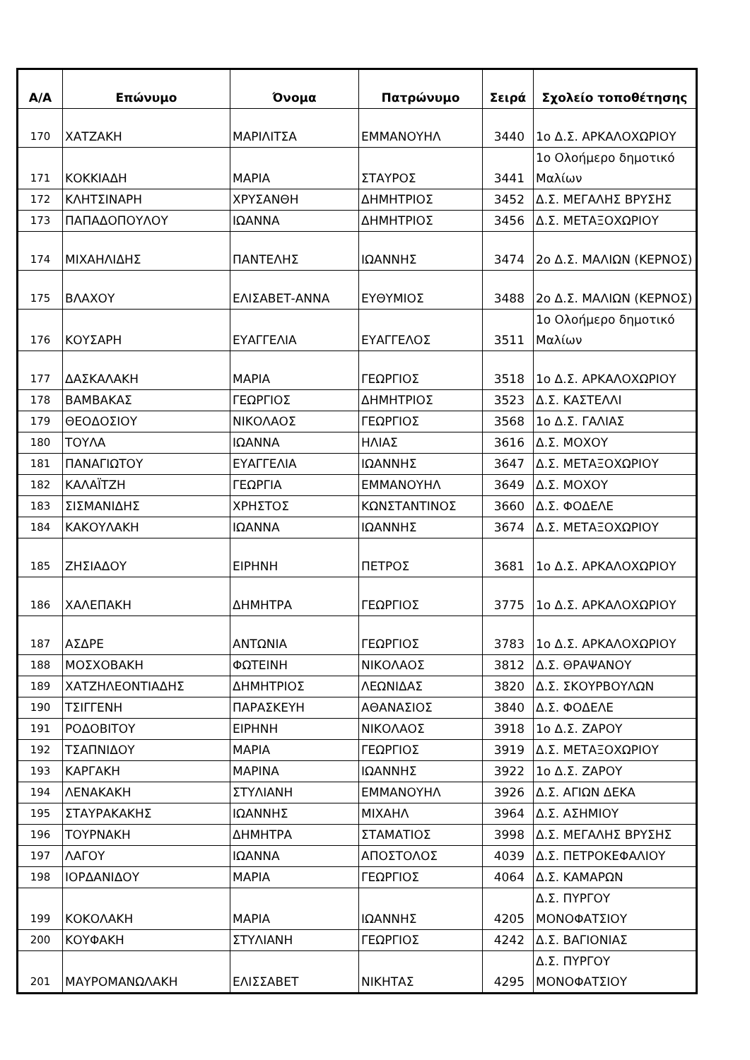| Α/Α | Επώνυμο | Όνομα | Πατρώνυμο | Σειρά | Σχολείο τοποθέτησης |
| --- | --- | --- | --- | --- | --- |
| 170 | ΧΑΤΖΑΚΗ | ΜΑΡΙΛΙΤΣΑ | ΕΜΜΑΝΟΥΗΛ | 3440 | 1ο Δ.Σ. ΑΡΚΑΛΟΧΩΡΙΟΥ |
| 171 | ΚΟΚΚΙΑΔΗ | ΜΑΡΙΑ | ΣΤΑΥΡΟΣ | 3441 | 1ο Ολοήμερο δημοτικό Μαλίων |
| 172 | ΚΛΗΤΣΙΝΑΡΗ | ΧΡΥΣΑΝΘΗ | ΔΗΜΗΤΡΙΟΣ | 3452 | Δ.Σ. ΜΕΓΑΛΗΣ ΒΡΥΣΗΣ |
| 173 | ΠΑΠΑΔΟΠΟΥΛΟΥ | ΙΩΑΝΝΑ | ΔΗΜΗΤΡΙΟΣ | 3456 | Δ.Σ. ΜΕΤΑΞΟΧΩΡΙΟΥ |
| 174 | ΜΙΧΑΗΛΙΔΗΣ | ΠΑΝΤΕΛΗΣ | ΙΩΑΝΝΗΣ | 3474 | 2ο Δ.Σ. ΜΑΛΙΩΝ (ΚΕΡΝΟΣ) |
| 175 | ΒΛΑΧΟΥ | ΕΛΙΣΑΒΕΤ-ΑΝΝΑ | ΕΥΘΥΜΙΟΣ | 3488 | 2ο Δ.Σ. ΜΑΛΙΩΝ (ΚΕΡΝΟΣ) |
| 176 | ΚΟΥΣΑΡΗ | ΕΥΑΓΓΕΛΙΑ | ΕΥΑΓΓΕΛΟΣ | 3511 | 1ο Ολοήμερο δημοτικό Μαλίων |
| 177 | ΔΑΣΚΑΛΑΚΗ | ΜΑΡΙΑ | ΓΕΩΡΓΙΟΣ | 3518 | 1ο Δ.Σ. ΑΡΚΑΛΟΧΩΡΙΟΥ |
| 178 | ΒΑΜΒΑΚΑΣ | ΓΕΩΡΓΙΟΣ | ΔΗΜΗΤΡΙΟΣ | 3523 | Δ.Σ. ΚΑΣΤΕΛΛΙ |
| 179 | ΘΕΟΔΟΣΙΟΥ | ΝΙΚΟΛΑΟΣ | ΓΕΩΡΓΙΟΣ | 3568 | 1ο Δ.Σ. ΓΑΛΙΑΣ |
| 180 | ΤΟΥΛΑ | ΙΩΑΝΝΑ | ΗΛΙΑΣ | 3616 | Δ.Σ. ΜΟΧΟΥ |
| 181 | ΠΑΝΑΓΙΩΤΟΥ | ΕΥΑΓΓΕΛΙΑ | ΙΩΑΝΝΗΣ | 3647 | Δ.Σ. ΜΕΤΑΞΟΧΩΡΙΟΥ |
| 182 | ΚΑΛΑΪΤΖΗ | ΓΕΩΡΓΙΑ | ΕΜΜΑΝΟΥΗΛ | 3649 | Δ.Σ. ΜΟΧΟΥ |
| 183 | ΣΙΣΜΑΝΙΔΗΣ | ΧΡΗΣΤΟΣ | ΚΩΝΣΤΑΝΤΙΝΟΣ | 3660 | Δ.Σ. ΦΟΔΕΛΕ |
| 184 | ΚΑΚΟΥΛΑΚΗ | ΙΩΑΝΝΑ | ΙΩΑΝΝΗΣ | 3674 | Δ.Σ. ΜΕΤΑΞΟΧΩΡΙΟΥ |
| 185 | ΖΗΣΙΑΔΟΥ | ΕΙΡΗΝΗ | ΠΕΤΡΟΣ | 3681 | 1ο Δ.Σ. ΑΡΚΑΛΟΧΩΡΙΟΥ |
| 186 | ΧΑΛΕΠΑΚΗ | ΔΗΜΗΤΡΑ | ΓΕΩΡΓΙΟΣ | 3775 | 1ο Δ.Σ. ΑΡΚΑΛΟΧΩΡΙΟΥ |
| 187 | ΑΣΔΡΕ | ΑΝΤΩΝΙΑ | ΓΕΩΡΓΙΟΣ | 3783 | 1ο Δ.Σ. ΑΡΚΑΛΟΧΩΡΙΟΥ |
| 188 | ΜΟΣΧΟΒΑΚΗ | ΦΩΤΕΙΝΗ | ΝΙΚΟΛΑΟΣ | 3812 | Δ.Σ. ΘΡΑΨΑΝΟΥ |
| 189 | ΧΑΤΖΗΛΕΟΝΤΙΑΔΗΣ | ΔΗΜΗΤΡΙΟΣ | ΛΕΩΝΙΔΑΣ | 3820 | Δ.Σ. ΣΚΟΥΡΒΟΥΛΩΝ |
| 190 | ΤΣΙΓΓΕΝΗ | ΠΑΡΑΣΚΕΥΗ | ΑΘΑΝΑΣΙΟΣ | 3840 | Δ.Σ. ΦΟΔΕΛΕ |
| 191 | ΡΟΔΟΒΙΤΟΥ | ΕΙΡΗΝΗ | ΝΙΚΟΛΑΟΣ | 3918 | 1ο Δ.Σ. ΖΑΡΟΥ |
| 192 | ΤΣΑΠΝΙΔΟΥ | ΜΑΡΙΑ | ΓΕΩΡΓΙΟΣ | 3919 | Δ.Σ. ΜΕΤΑΞΟΧΩΡΙΟΥ |
| 193 | ΚΑΡΓΑΚΗ | ΜΑΡΙΝΑ | ΙΩΑΝΝΗΣ | 3922 | 1ο Δ.Σ. ΖΑΡΟΥ |
| 194 | ΛΕΝΑΚΑΚΗ | ΣΤΥΛΙΑΝΗ | ΕΜΜΑΝΟΥΗΛ | 3926 | Δ.Σ. ΑΓΙΩΝ ΔΕΚΑ |
| 195 | ΣΤΑΥΡΑΚΑΚΗΣ | ΙΩΑΝΝΗΣ | ΜΙΧΑΗΛ | 3964 | Δ.Σ. ΑΣΗΜΙΟΥ |
| 196 | ΤΟΥΡΝΑΚΗ | ΔΗΜΗΤΡΑ | ΣΤΑΜΑΤΙΟΣ | 3998 | Δ.Σ. ΜΕΓΑΛΗΣ ΒΡΥΣΗΣ |
| 197 | ΛΑΓΟΥ | ΙΩΑΝΝΑ | ΑΠΟΣΤΟΛΟΣ | 4039 | Δ.Σ. ΠΕΤΡΟΚΕΦΑΛΙΟΥ |
| 198 | ΙΟΡΔΑΝΙΔΟΥ | ΜΑΡΙΑ | ΓΕΩΡΓΙΟΣ | 4064 | Δ.Σ. ΚΑΜΑΡΩΝ |
| 199 | ΚΟΚΟΛΑΚΗ | ΜΑΡΙΑ | ΙΩΑΝΝΗΣ | 4205 | Δ.Σ. ΠΥΡΓΟΥ ΜΟΝΟΦΑΤΣΙΟΥ |
| 200 | ΚΟΥΦΑΚΗ | ΣΤΥΛΙΑΝΗ | ΓΕΩΡΓΙΟΣ | 4242 | Δ.Σ. ΒΑΓΙΟΝΙΑΣ |
| 201 | ΜΑΥΡΟΜΑΝΩΛΑΚΗ | ΕΛΙΣΣΑΒΕΤ | ΝΙΚΗΤΑΣ | 4295 | Δ.Σ. ΠΥΡΓΟΥ ΜΟΝΟΦΑΤΣΙΟΥ |